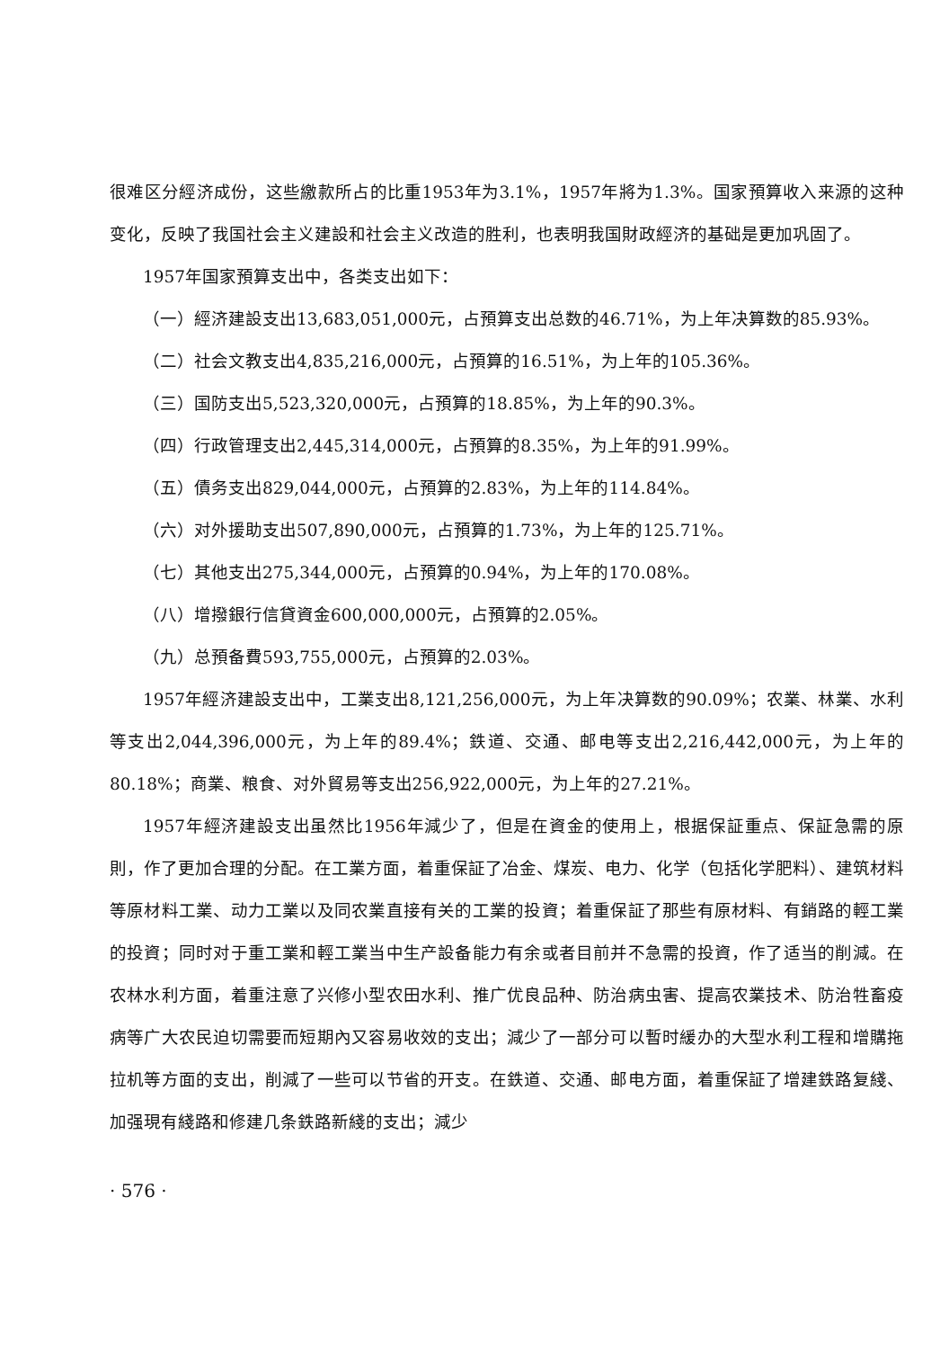很难区分經济成份，这些繳款所占的比重1953年为3.1%，1957年將为1.3%。国家預算收入来源的这种变化，反映了我国社会主义建設和社会主义改造的胜利，也表明我国財政經济的基础是更加巩固了。
1957年国家預算支出中，各类支出如下：
（一）經济建設支出13,683,051,000元，占預算支出总数的46.71%，为上年决算数的85.93%。
（二）社会文教支出4,835,216,000元，占預算的16.51%，为上年的105.36%。
（三）国防支出5,523,320,000元，占預算的18.85%，为上年的90.3%。
（四）行政管理支出2,445,314,000元，占預算的8.35%，为上年的91.99%。
（五）債务支出829,044,000元，占預算的2.83%，为上年的114.84%。
（六）对外援助支出507,890,000元，占預算的1.73%，为上年的125.71%。
（七）其他支出275,344,000元，占預算的0.94%，为上年的170.08%。
（八）增撥銀行信貸資金600,000,000元，占預算的2.05%。
（九）总預备費593,755,000元，占預算的2.03%。
1957年經济建設支出中，工業支出8,121,256,000元，为上年决算数的90.09%；农業、林業、水利等支出2,044,396,000元，为上年的89.4%；鉄道、交通、邮电等支出2,216,442,000元，为上年的80.18%；商業、粮食、对外貿易等支出256,922,000元，为上年的27.21%。
1957年經济建設支出虽然比1956年減少了，但是在資金的使用上，根据保証重点、保証急需的原則，作了更加合理的分配。在工業方面，着重保証了冶金、煤炭、电力、化学（包括化学肥料）、建筑材料等原材料工業、动力工業以及同农業直接有关的工業的投資；着重保証了那些有原材料、有銷路的輕工業的投資；同时对于重工業和輕工業当中生产設备能力有余或者目前并不急需的投資，作了适当的削減。在农林水利方面，着重注意了兴修小型农田水利、推广优良品种、防治病虫害、提高农業技术、防治牲畜疫病等广大农民迫切需要而短期內又容易收效的支出；減少了一部分可以暫时緩办的大型水利工程和增購拖拉机等方面的支出，削減了一些可以节省的开支。在鉄道、交通、邮电方面，着重保証了增建鉄路复綫、加强現有綫路和修建几条鉄路新綫的支出；減少
· 576 ·